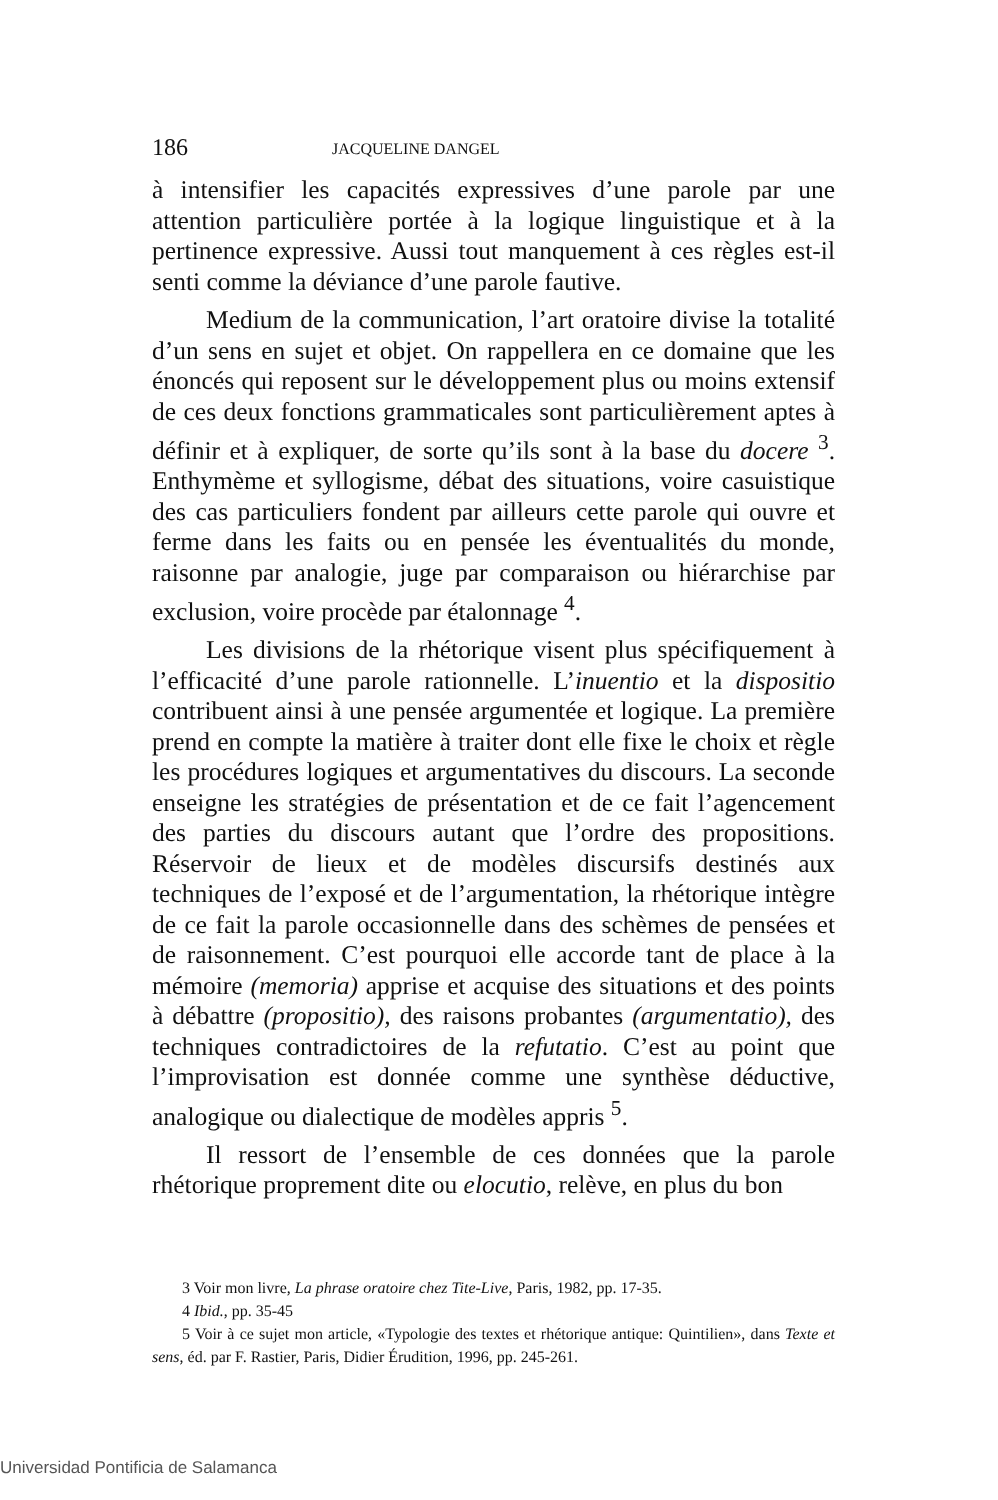186 JACQUELINE DANGEL
à intensifier les capacités expressives d’une parole par une attention particulière portée à la logique linguistique et à la pertinence expressive. Aussi tout manquement à ces règles est-il senti comme la déviance d’une parole fautive.
Medium de la communication, l’art oratoire divise la totalité d’un sens en sujet et objet. On rappellera en ce domaine que les énoncés qui reposent sur le développement plus ou moins extensif de ces deux fonctions grammaticales sont particulièrement aptes à définir et à expliquer, de sorte qu’ils sont à la base du docere <sup>3</sup>. Enthymème et syllogisme, débat des situations, voire casuistique des cas particuliers fondent par ailleurs cette parole qui ouvre et ferme dans les faits ou en pensée les éventualités du monde, raisonne par analogie, juge par comparaison ou hiérarchise par exclusion, voire procède par étalonnage <sup>4</sup>.
Les divisions de la rhétorique visent plus spécifiquement à l’efficacité d’une parole rationnelle. L’inuentio et la dispositio contribuent ainsi à une pensée argumentée et logique. La première prend en compte la matière à traiter dont elle fixe le choix et règle les procédures logiques et argumentatives du discours. La seconde enseigne les stratégies de présentation et de ce fait l’agencement des parties du discours autant que l’ordre des propositions. Réservoir de lieux et de modèles discursifs destinés aux techniques de l’exposé et de l’argumentation, la rhétorique intègre de ce fait la parole occasionnelle dans des schèmes de pensées et de raisonnement. C’est pourquoi elle accorde tant de place à la mémoire (memoria) apprise et acquise des situations et des points à débattre (propositio), des raisons probantes (argumentatio), des techniques contradictoires de la refutatio. C’est au point que l’improvisation est donnée comme une synthèse déductive, analogique ou dialectique de modèles appris <sup>5</sup>.
Il ressort de l’ensemble de ces données que la parole rhétorique proprement dite ou elocutio, relève, en plus du bon
3 Voir mon livre, La phrase oratoire chez Tite-Live, Paris, 1982, pp. 17-35.
4 Ibid., pp. 35-45
5 Voir à ce sujet mon article, «Typologie des textes et rhétorique antique: Quintilien», dans Texte et sens, éd. par F. Rastier, Paris, Didier Érudition, 1996, pp. 245-261.
Universidad Pontificia de Salamanca